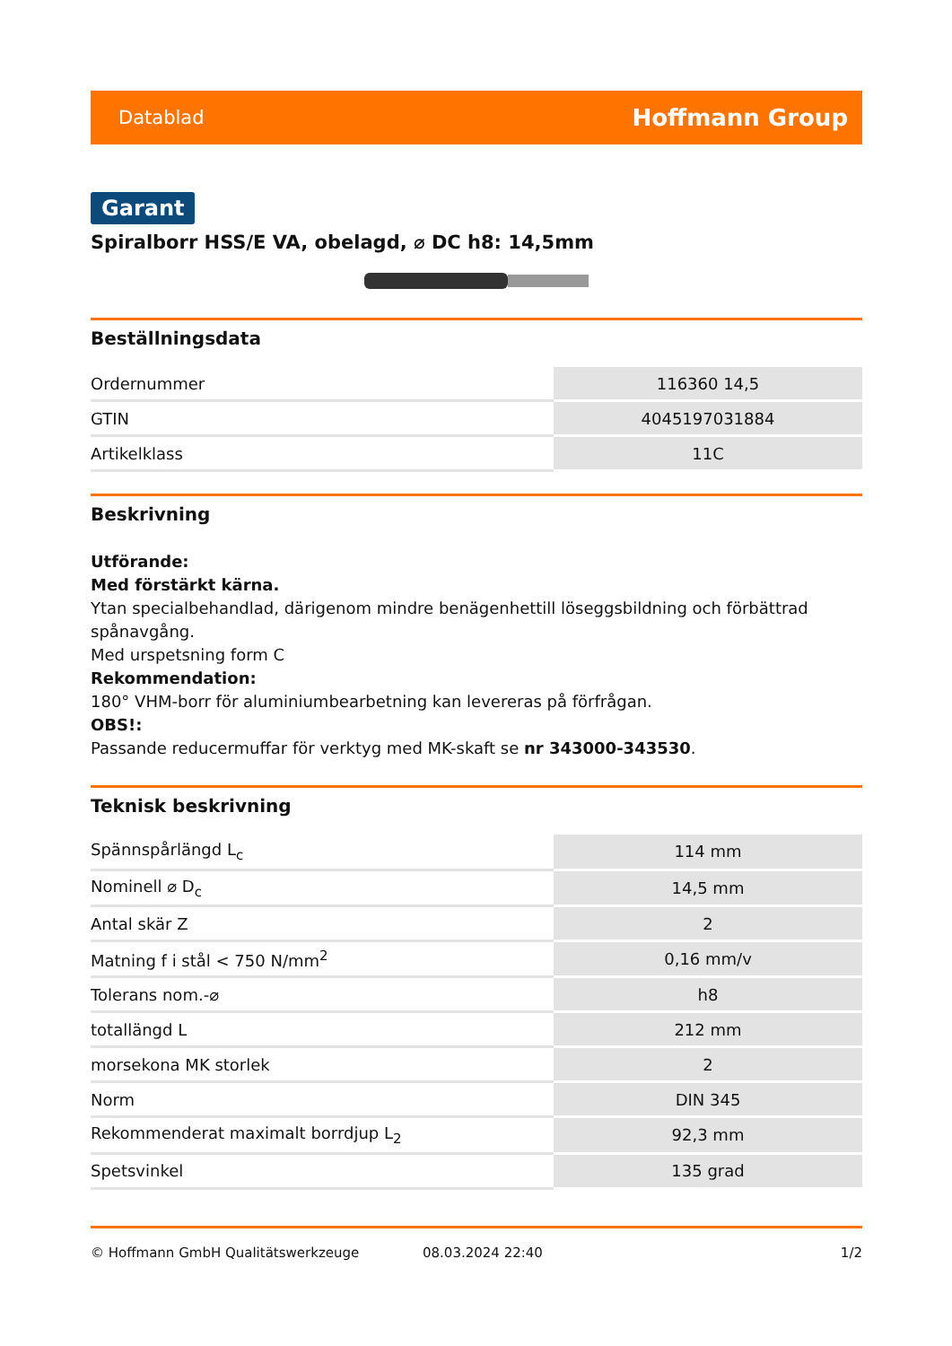Datablad Hoffmann Group
Garant
Spiralborr HSS/E VA, obelagd, ⌀ DC h8: 14,5mm
Beställningsdata
| Ordernummer | 116360 14,5 |
| GTIN | 4045197031884 |
| Artikelklass | 11C |
Beskrivning
Utförande:
Med förstärkt kärna.
Ytan specialbehandlad, därigenom mindre benägenhettill löseggsbildning och förbättrad spånavgång.
Med urspetsning form C
Rekommendation:
180° VHM-borr för aluminiumbearbetning kan levereras på förfrågan.
OBS!:
Passande reducermuffar för verktyg med MK-skaft se nr 343000-343530.
Teknisk beskrivning
| Spännspårlängd L<sub>c</sub> | 114 mm |
| Nominell ⌀ D<sub>c</sub> | 14,5 mm |
| Antal skär Z | 2 |
| Matning f i stål < 750 N/mm<sup>2</sup> | 0,16 mm/v |
| Tolerans nom.-⌀ | h8 |
| totallängd L | 212 mm |
| morsekona MK storlek | 2 |
| Norm | DIN 345 |
| Rekommenderat maximalt borrdjup L<sub>2</sub> | 92,3 mm |
| Spetsvinkel | 135 grad |
© Hoffmann GmbH Qualitätswerkzeuge 08.03.2024 22:40 1/2